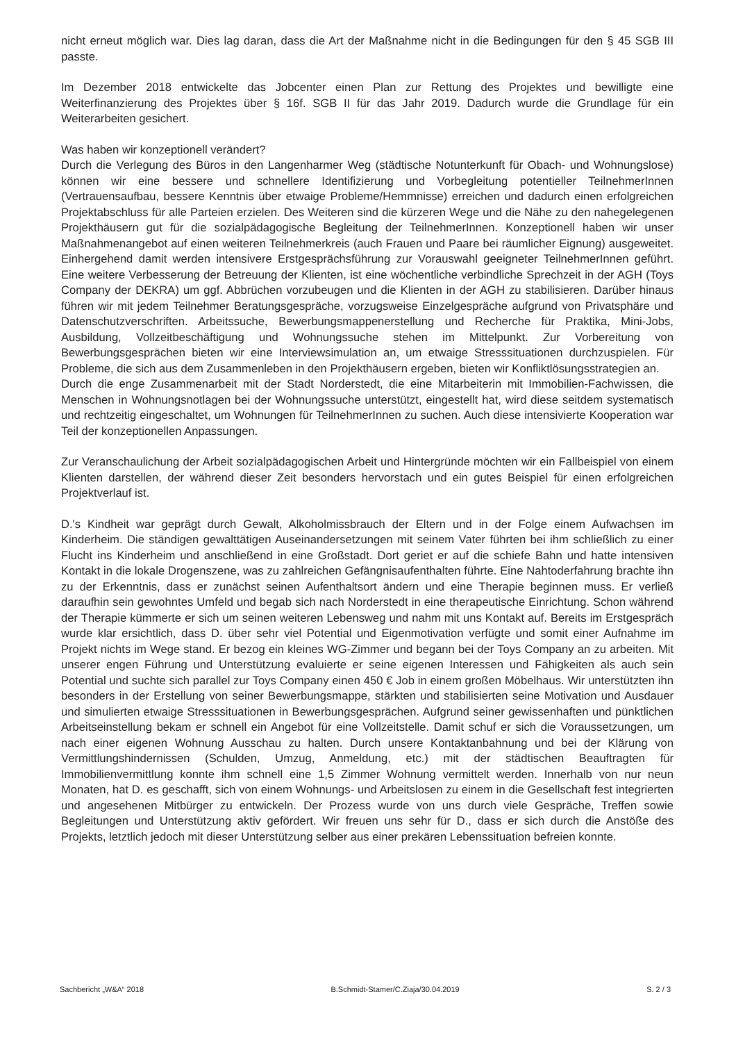nicht erneut möglich war. Dies lag daran, dass die Art der Maßnahme nicht in die Bedingungen für den § 45 SGB III passte.
Im Dezember 2018 entwickelte das Jobcenter einen Plan zur Rettung des Projektes und bewilligte eine Weiterfinanzierung des Projektes über § 16f. SGB II für das Jahr 2019. Dadurch wurde die Grundlage für ein Weiterarbeiten gesichert.
Was haben wir konzeptionell verändert?
Durch die Verlegung des Büros in den Langenharmer Weg (städtische Notunterkunft für Obach- und Wohnungslose) können wir eine bessere und schnellere Identifizierung und Vorbegleitung potentieller TeilnehmerInnen (Vertrauensaufbau, bessere Kenntnis über etwaige Probleme/Hemmnisse) erreichen und dadurch einen erfolgreichen Projektabschluss für alle Parteien erzielen. Des Weiteren sind die kürzeren Wege und die Nähe zu den nahegelegenen Projekthäusern gut für die sozialpädagogische Begleitung der TeilnehmerInnen. Konzeptionell haben wir unser Maßnahmenangebot auf einen weiteren Teilnehmerkreis (auch Frauen und Paare bei räumlicher Eignung) ausgeweitet. Einhergehend damit werden intensivere Erstgesprächsführung zur Vorauswahl geeigneter TeilnehmerInnen geführt. Eine weitere Verbesserung der Betreuung der Klienten, ist eine wöchentliche verbindliche Sprechzeit in der AGH (Toys Company der DEKRA) um ggf. Abbrüchen vorzubeugen und die Klienten in der AGH zu stabilisieren. Darüber hinaus führen wir mit jedem Teilnehmer Beratungsgespräche, vorzugsweise Einzelgespräche aufgrund von Privatsphäre und Datenschutzverschriften. Arbeitssuche, Bewerbungsmappenerstellung und Recherche für Praktika, Mini-Jobs, Ausbildung, Vollzeitbeschäftigung und Wohnungssuche stehen im Mittelpunkt. Zur Vorbereitung von Bewerbungsgesprächen bieten wir eine Interviewsimulation an, um etwaige Stresssituationen durchzuspielen. Für Probleme, die sich aus dem Zusammenleben in den Projekthäusern ergeben, bieten wir Konfliktlösungsstrategien an.
Durch die enge Zusammenarbeit mit der Stadt Norderstedt, die eine Mitarbeiterin mit Immobilien-Fachwissen, die Menschen in Wohnungsnotlagen bei der Wohnungssuche unterstützt, eingestellt hat, wird diese seitdem systematisch und rechtzeitig eingeschaltet, um Wohnungen für TeilnehmerInnen zu suchen. Auch diese intensivierte Kooperation war Teil der konzeptionellen Anpassungen.
Zur Veranschaulichung der Arbeit sozialpädagogischen Arbeit und Hintergründe möchten wir ein Fallbeispiel von einem Klienten darstellen, der während dieser Zeit besonders hervorstach und ein gutes Beispiel für einen erfolgreichen Projektverlauf ist.
D.'s Kindheit war geprägt durch Gewalt, Alkoholmissbrauch der Eltern und in der Folge einem Aufwachsen im Kinderheim. Die ständigen gewalttätigen Auseinandersetzungen mit seinem Vater führten bei ihm schließlich zu einer Flucht ins Kinderheim und anschließend in eine Großstadt. Dort geriet er auf die schiefe Bahn und hatte intensiven Kontakt in die lokale Drogenszene, was zu zahlreichen Gefängnisaufenthalten führte. Eine Nahtoderfahrung brachte ihn zu der Erkenntnis, dass er zunächst seinen Aufenthaltsort ändern und eine Therapie beginnen muss. Er verließ daraufhin sein gewohntes Umfeld und begab sich nach Norderstedt in eine therapeutische Einrichtung. Schon während der Therapie kümmerte er sich um seinen weiteren Lebensweg und nahm mit uns Kontakt auf. Bereits im Erstgespräch wurde klar ersichtlich, dass D. über sehr viel Potential und Eigenmotivation verfügte und somit einer Aufnahme im Projekt nichts im Wege stand. Er bezog ein kleines WG-Zimmer und begann bei der Toys Company an zu arbeiten. Mit unserer engen Führung und Unterstützung evaluierte er seine eigenen Interessen und Fähigkeiten als auch sein Potential und suchte sich parallel zur Toys Company einen 450 € Job in einem großen Möbelhaus. Wir unterstützten ihn besonders in der Erstellung von seiner Bewerbungsmappe, stärkten und stabilisierten seine Motivation und Ausdauer und simulierten etwaige Stresssituationen in Bewerbungsgesprächen. Aufgrund seiner gewissenhaften und pünktlichen Arbeitseinstellung bekam er schnell ein Angebot für eine Vollzeitstelle. Damit schuf er sich die Voraussetzungen, um nach einer eigenen Wohnung Ausschau zu halten. Durch unsere Kontaktanbahnung und bei der Klärung von Vermittlungshindernissen (Schulden, Umzug, Anmeldung, etc.) mit der städtischen Beauftragten für Immobilienvermittlung konnte ihm schnell eine 1,5 Zimmer Wohnung vermittelt werden. Innerhalb von nur neun Monaten, hat D. es geschafft, sich von einem Wohnungs- und Arbeitslosen zu einem in die Gesellschaft fest integrierten und angesehenen Mitbürger zu entwickeln. Der Prozess wurde von uns durch viele Gespräche, Treffen sowie Begleitungen und Unterstützung aktiv gefördert. Wir freuen uns sehr für D., dass er sich durch die Anstöße des Projekts, letztlich jedoch mit dieser Unterstützung selber aus einer prekären Lebenssituation befreien konnte.
Sachbericht „W&A“ 2018 B.Schmidt-Stamer/C.Ziaja/30.04.2019 S. 2 / 3